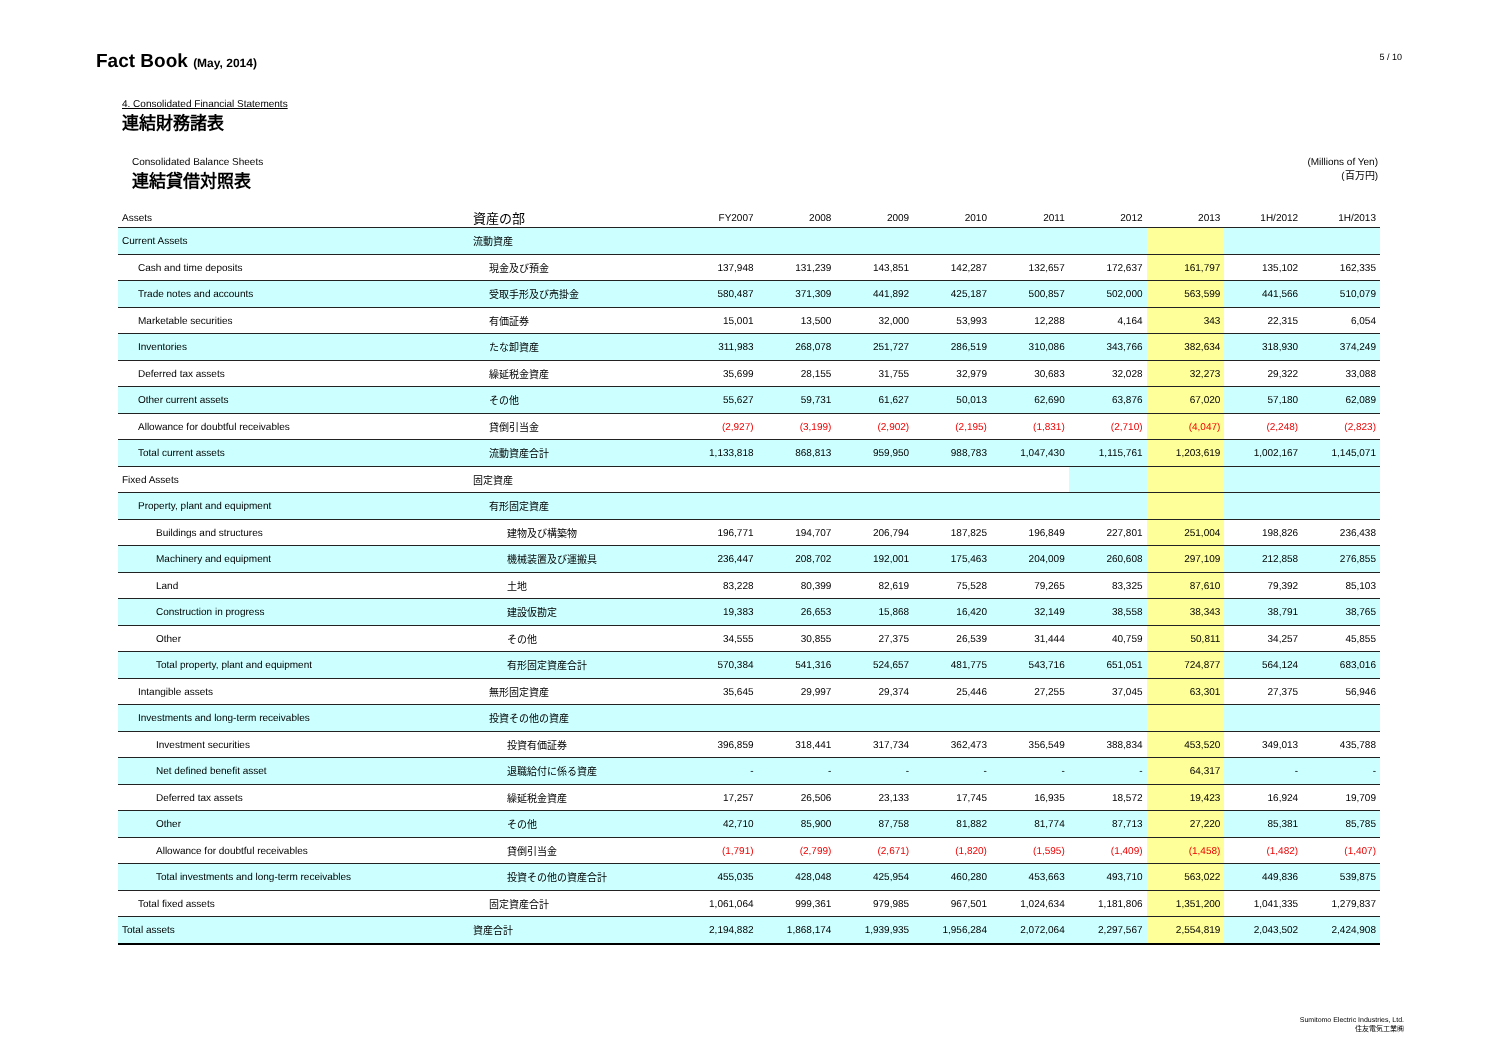Fact Book (May, 2014)
5 / 10
4. Consolidated Financial Statements
連結財務諸表
Consolidated Balance Sheets
連結貸借対照表
(Millions of Yen)
(百万円)
| Assets | 資産の部 | FY2007 | 2008 | 2009 | 2010 | 2011 | 2012 | 2013 | 1H/2012 | 1H/2013 |
| --- | --- | --- | --- | --- | --- | --- | --- | --- | --- | --- |
| Current Assets | 流動資産 | | | | | | | | | |
| Cash and time deposits | 現金及び預金 | 137,948 | 131,239 | 143,851 | 142,287 | 132,657 | 172,637 | 161,797 | 135,102 | 162,335 |
| Trade notes and accounts | 受取手形及び売掛金 | 580,487 | 371,309 | 441,892 | 425,187 | 500,857 | 502,000 | 563,599 | 441,566 | 510,079 |
| Marketable securities | 有価証券 | 15,001 | 13,500 | 32,000 | 53,993 | 12,288 | 4,164 | 343 | 22,315 | 6,054 |
| Inventories | たな卸資産 | 311,983 | 268,078 | 251,727 | 286,519 | 310,086 | 343,766 | 382,634 | 318,930 | 374,249 |
| Deferred tax assets | 繰延税金資産 | 35,699 | 28,155 | 31,755 | 32,979 | 30,683 | 32,028 | 32,273 | 29,322 | 33,088 |
| Other current assets | その他 | 55,627 | 59,731 | 61,627 | 50,013 | 62,690 | 63,876 | 67,020 | 57,180 | 62,089 |
| Allowance for doubtful receivables | 貸倒引当金 | (2,927) | (3,199) | (2,902) | (2,195) | (1,831) | (2,710) | (4,047) | (2,248) | (2,823) |
| Total current assets | 流動資産合計 | 1,133,818 | 868,813 | 959,950 | 988,783 | 1,047,430 | 1,115,761 | 1,203,619 | 1,002,167 | 1,145,071 |
| Fixed Assets | 固定資産 | | | | | | | | | |
| Property, plant and equipment | 有形固定資産 | | | | | | | | | |
| Buildings and structures | 建物及び構築物 | 196,771 | 194,707 | 206,794 | 187,825 | 196,849 | 227,801 | 251,004 | 198,826 | 236,438 |
| Machinery and equipment | 機械装置及び運搬具 | 236,447 | 208,702 | 192,001 | 175,463 | 204,009 | 260,608 | 297,109 | 212,858 | 276,855 |
| Land | 土地 | 83,228 | 80,399 | 82,619 | 75,528 | 79,265 | 83,325 | 87,610 | 79,392 | 85,103 |
| Construction in progress | 建設仮勘定 | 19,383 | 26,653 | 15,868 | 16,420 | 32,149 | 38,558 | 38,343 | 38,791 | 38,765 |
| Other | その他 | 34,555 | 30,855 | 27,375 | 26,539 | 31,444 | 40,759 | 50,811 | 34,257 | 45,855 |
| Total property, plant and equipment | 有形固定資産合計 | 570,384 | 541,316 | 524,657 | 481,775 | 543,716 | 651,051 | 724,877 | 564,124 | 683,016 |
| Intangible assets | 無形固定資産 | 35,645 | 29,997 | 29,374 | 25,446 | 27,255 | 37,045 | 63,301 | 27,375 | 56,946 |
| Investments and long-term receivables | 投資その他の資産 | | | | | | | | | |
| Investment securities | 投資有価証券 | 396,859 | 318,441 | 317,734 | 362,473 | 356,549 | 388,834 | 453,520 | 349,013 | 435,788 |
| Net defined benefit asset | 退職給付に係る資産 | - | - | - | - | - | - | 64,317 | - | - |
| Deferred tax assets | 繰延税金資産 | 17,257 | 26,506 | 23,133 | 17,745 | 16,935 | 18,572 | 19,423 | 16,924 | 19,709 |
| Other | その他 | 42,710 | 85,900 | 87,758 | 81,882 | 81,774 | 87,713 | 27,220 | 85,381 | 85,785 |
| Allowance for doubtful receivables | 貸倒引当金 | (1,791) | (2,799) | (2,671) | (1,820) | (1,595) | (1,409) | (1,458) | (1,482) | (1,407) |
| Total investments and long-term receivables | 投資その他の資産合計 | 455,035 | 428,048 | 425,954 | 460,280 | 453,663 | 493,710 | 563,022 | 449,836 | 539,875 |
| Total fixed assets | 固定資産合計 | 1,061,064 | 999,361 | 979,985 | 967,501 | 1,024,634 | 1,181,806 | 1,351,200 | 1,041,335 | 1,279,837 |
| Total assets | 資産合計 | 2,194,882 | 1,868,174 | 1,939,935 | 1,956,284 | 2,072,064 | 2,297,567 | 2,554,819 | 2,043,502 | 2,424,908 |
Sumitomo Electric Industries, Ltd.
住友電気工業㈱